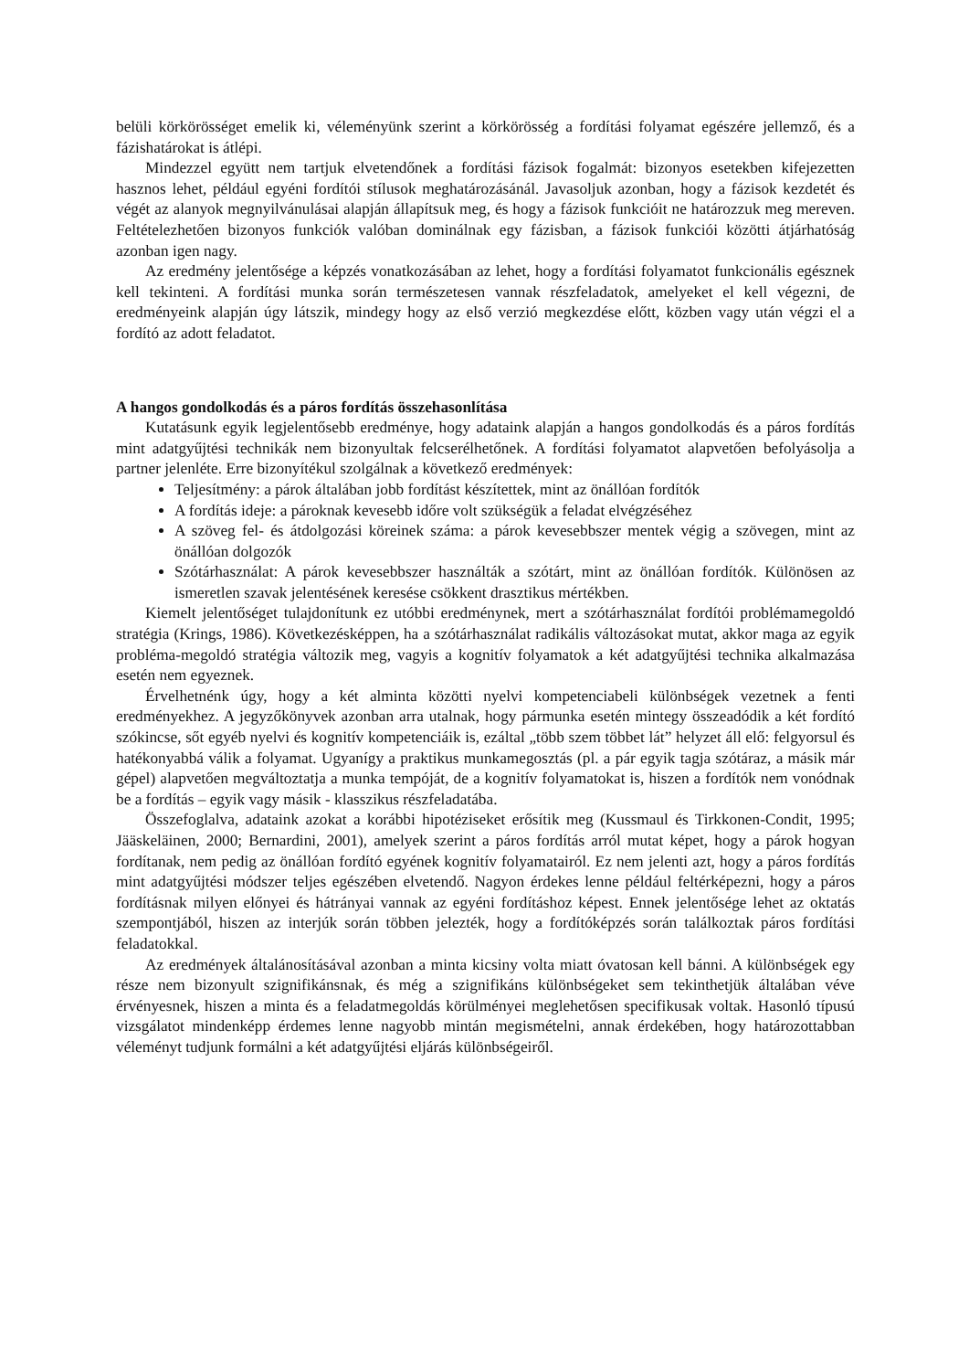belüli körkörösséget emelik ki, véleményünk szerint a körkörösség a fordítási folyamat egészére jellemző, és a fázishatárokat is átlépi.
Mindezzel együtt nem tartjuk elvetendőnek a fordítási fázisok fogalmát: bizonyos esetekben kifejezetten hasznos lehet, például egyéni fordítói stílusok meghatározásánál. Javasoljuk azonban, hogy a fázisok kezdetét és végét az alanyok megnyilvánulásai alapján állapítsuk meg, és hogy a fázisok funkcióit ne határozzuk meg mereven. Feltételezhetően bizonyos funkciók valóban dominálnak egy fázisban, a fázisok funkciói közötti átjárhatóság azonban igen nagy.
Az eredmény jelentősége a képzés vonatkozásában az lehet, hogy a fordítási folyamatot funkcionális egésznek kell tekinteni. A fordítási munka során természetesen vannak részfeladatok, amelyeket el kell végezni, de eredményeink alapján úgy látszik, mindegy hogy az első verzió megkezdése előtt, közben vagy után végzi el a fordító az adott feladatot.
A hangos gondolkodás és a páros fordítás összehasonlítása
Kutatásunk egyik legjelentősebb eredménye, hogy adataink alapján a hangos gondolkodás és a páros fordítás mint adatgyűjtési technikák nem bizonyultak felcserélhetőnek. A fordítási folyamatot alapvetően befolyásolja a partner jelenléte. Erre bizonyítékul szolgálnak a következő eredmények:
Teljesítmény: a párok általában jobb fordítást készítettek, mint az önállóan fordítók
A fordítás ideje: a pároknak kevesebb időre volt szükségük a feladat elvégzéséhez
A szöveg fel- és átdolgozási köreinek száma: a párok kevesebbszer mentek végig a szövegen, mint az önállóan dolgozók
Szótárhasználat: A párok kevesebbszer használták a szótárt, mint az önállóan fordítók. Különösen az ismeretlen szavak jelentésének keresése csökkent drasztikus mértékben.
Kiemelt jelentőséget tulajdonítunk ez utóbbi eredménynek, mert a szótárhasználat fordítói problémamegoldó stratégia (Krings, 1986). Következésképpen, ha a szótárhasználat radikális változásokat mutat, akkor maga az egyik probléma-megoldó stratégia változik meg, vagyis a kognitív folyamatok a két adatgyűjtési technika alkalmazása esetén nem egyeznek.
Érvelhetnénk úgy, hogy a két alminta közötti nyelvi kompetenciabeli különbségek vezetnek a fenti eredményekhez. A jegyzőkönyvek azonban arra utalnak, hogy pármunka esetén mintegy összeadódik a két fordító szókincse, sőt egyéb nyelvi és kognitív kompetenciáik is, ezáltal „több szem többet lát” helyzet áll elő: felgyorsul és hatékonyabbá válik a folyamat. Ugyanígy a praktikus munkamegosztás (pl. a pár egyik tagja szótáraz, a másik már gépel) alapvetően megváltoztatja a munka tempóját, de a kognitív folyamatokat is, hiszen a fordítók nem vonódnak be a fordítás – egyik vagy másik - klasszikus részfeladatába.
Összefoglalva, adataink azokat a korábbi hipotéziseket erősítik meg (Kussmaul és Tirkkonen-Condit, 1995; Jääskeläinen, 2000; Bernardini, 2001), amelyek szerint a páros fordítás arról mutat képet, hogy a párok hogyan fordítanak, nem pedig az önállóan fordító egyének kognitív folyamatairól. Ez nem jelenti azt, hogy a páros fordítás mint adatgyűjtési módszer teljes egészében elvetendő. Nagyon érdekes lenne például feltérképezni, hogy a páros fordításnak milyen előnyei és hátrányai vannak az egyéni fordításhoz képest. Ennek jelentősége lehet az oktatás szempontjából, hiszen az interjúk során többen jelezték, hogy a fordítóképzés során találkoztak páros fordítási feladatokkal.
Az eredmények általánosításával azonban a minta kicsiny volta miatt óvatosan kell bánni. A különbségek egy része nem bizonyult szignifikánsnak, és még a szignifikáns különbségeket sem tekinthetjük általában véve érvényesnek, hiszen a minta és a feladatmegoldás körülményei meglehetősen specifikusak voltak. Hasonló típusú vizsgálatot mindenképp érdemes lenne nagyobb mintán megismételni, annak érdekében, hogy határozottabban véleményt tudjunk formálni a két adatgyűjtési eljárás különbségeiről.